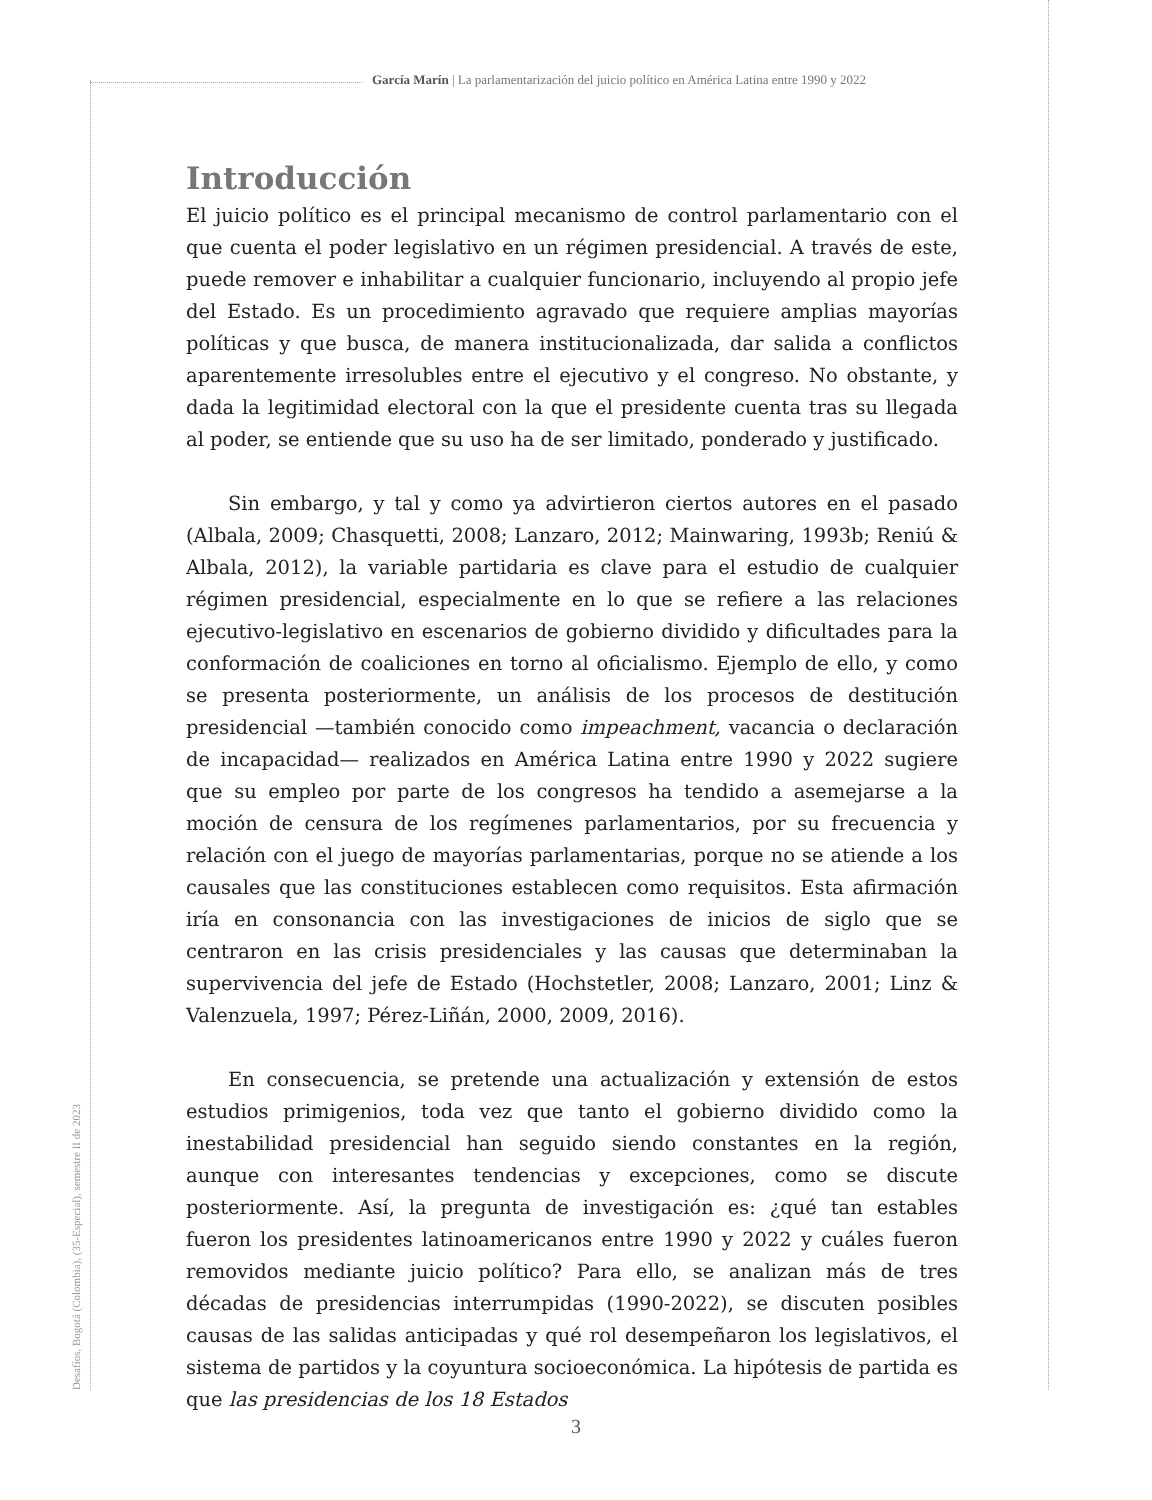García Marín | La parlamentarización del juicio político en América Latina entre 1990 y 2022
Desafíos, Bogotá (Colombia), (35-Especial), semestre II de 2023
Introducción
El juicio político es el principal mecanismo de control parlamentario con el que cuenta el poder legislativo en un régimen presidencial. A través de este, puede remover e inhabilitar a cualquier funcionario, incluyendo al propio jefe del Estado. Es un procedimiento agravado que requiere amplias mayorías políticas y que busca, de manera institucionalizada, dar salida a conflictos aparentemente irresolubles entre el ejecutivo y el congreso. No obstante, y dada la legitimidad electoral con la que el presidente cuenta tras su llegada al poder, se entiende que su uso ha de ser limitado, ponderado y justificado.
Sin embargo, y tal y como ya advirtieron ciertos autores en el pasado (Albala, 2009; Chasquetti, 2008; Lanzaro, 2012; Mainwaring, 1993b; Reniú & Albala, 2012), la variable partidaria es clave para el estudio de cualquier régimen presidencial, especialmente en lo que se refiere a las relaciones ejecutivo-legislativo en escenarios de gobierno dividido y dificultades para la conformación de coaliciones en torno al oficialismo. Ejemplo de ello, y como se presenta posteriormente, un análisis de los procesos de destitución presidencial —también conocido como impeachment, vacancia o declaración de incapacidad— realizados en América Latina entre 1990 y 2022 sugiere que su empleo por parte de los congresos ha tendido a asemejarse a la moción de censura de los regímenes parlamentarios, por su frecuencia y relación con el juego de mayorías parlamentarias, porque no se atiende a los causales que las constituciones establecen como requisitos. Esta afirmación iría en consonancia con las investigaciones de inicios de siglo que se centraron en las crisis presidenciales y las causas que determinaban la supervivencia del jefe de Estado (Hochstetler, 2008; Lanzaro, 2001; Linz & Valenzuela, 1997; Pérez-Liñán, 2000, 2009, 2016).
En consecuencia, se pretende una actualización y extensión de estos estudios primigenios, toda vez que tanto el gobierno dividido como la inestabilidad presidencial han seguido siendo constantes en la región, aunque con interesantes tendencias y excepciones, como se discute posteriormente. Así, la pregunta de investigación es: ¿qué tan estables fueron los presidentes latinoamericanos entre 1990 y 2022 y cuáles fueron removidos mediante juicio político? Para ello, se analizan más de tres décadas de presidencias interrumpidas (1990-2022), se discuten posibles causas de las salidas anticipadas y qué rol desempeñaron los legislativos, el sistema de partidos y la coyuntura socioeconómica. La hipótesis de partida es que las presidencias de los 18 Estados
3